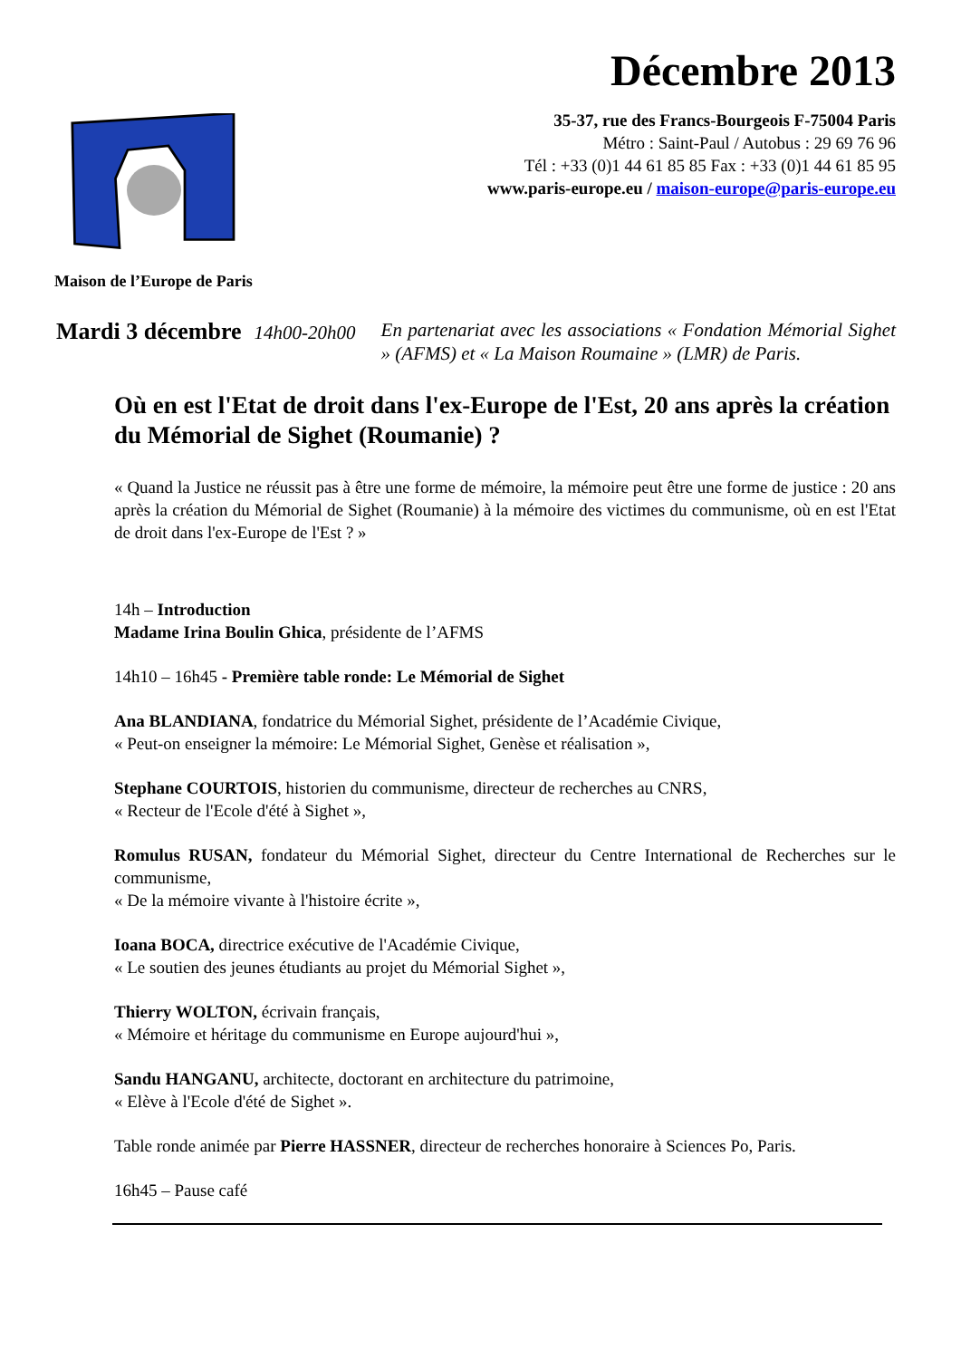Maison de l’Europe de Paris
Décembre 2013
35-37, rue des Francs-Bourgeois F-75004 Paris
Métro : Saint-Paul / Autobus : 29 69 76 96
Tél : +33 (0)1 44 61 85 85 Fax : +33 (0)1 44 61 85 95
www.paris-europe.eu / maison-europe@paris-europe.eu
Mardi 3 décembre 14h00-20h00 En partenariat avec les associations « Fondation Mémorial Sighet » (AFMS) et « La Maison Roumaine » (LMR) de Paris.
Où en est l'Etat de droit dans l'ex-Europe de l'Est, 20 ans après la création du Mémorial de Sighet (Roumanie) ?
« Quand la Justice ne réussit pas à être une forme de mémoire, la mémoire peut être une forme de justice : 20 ans après la création du Mémorial de Sighet (Roumanie) à la mémoire des victimes du communisme, où en est l'Etat de droit dans l'ex-Europe de l'Est ? »
14h – Introduction
Madame Irina Boulin Ghica, présidente de l’AFMS
14h10 – 16h45 - Première table ronde: Le Mémorial de Sighet
Ana BLANDIANA, fondatrice du Mémorial Sighet, présidente de l’Académie Civique,
« Peut-on enseigner la mémoire: Le Mémorial Sighet, Genèse et réalisation »,
Stephane COURTOIS, historien du communisme, directeur de recherches au CNRS,
« Recteur de l'Ecole d'été à Sighet »,
Romulus RUSAN, fondateur du Mémorial Sighet, directeur du Centre International de Recherches sur le communisme,
« De la mémoire vivante à l'histoire écrite »,
Ioana BOCA, directrice exécutive de l'Académie Civique,
« Le soutien des jeunes étudiants au projet du Mémorial Sighet »,
Thierry WOLTON, écrivain français,
« Mémoire et héritage du communisme en Europe aujourd'hui »,
Sandu HANGANU, architecte, doctorant en architecture du patrimoine,
« Elève à l'Ecole d'été de Sighet ».
Table ronde animée par Pierre HASSNER, directeur de recherches honoraire à Sciences Po, Paris.
16h45 – Pause café